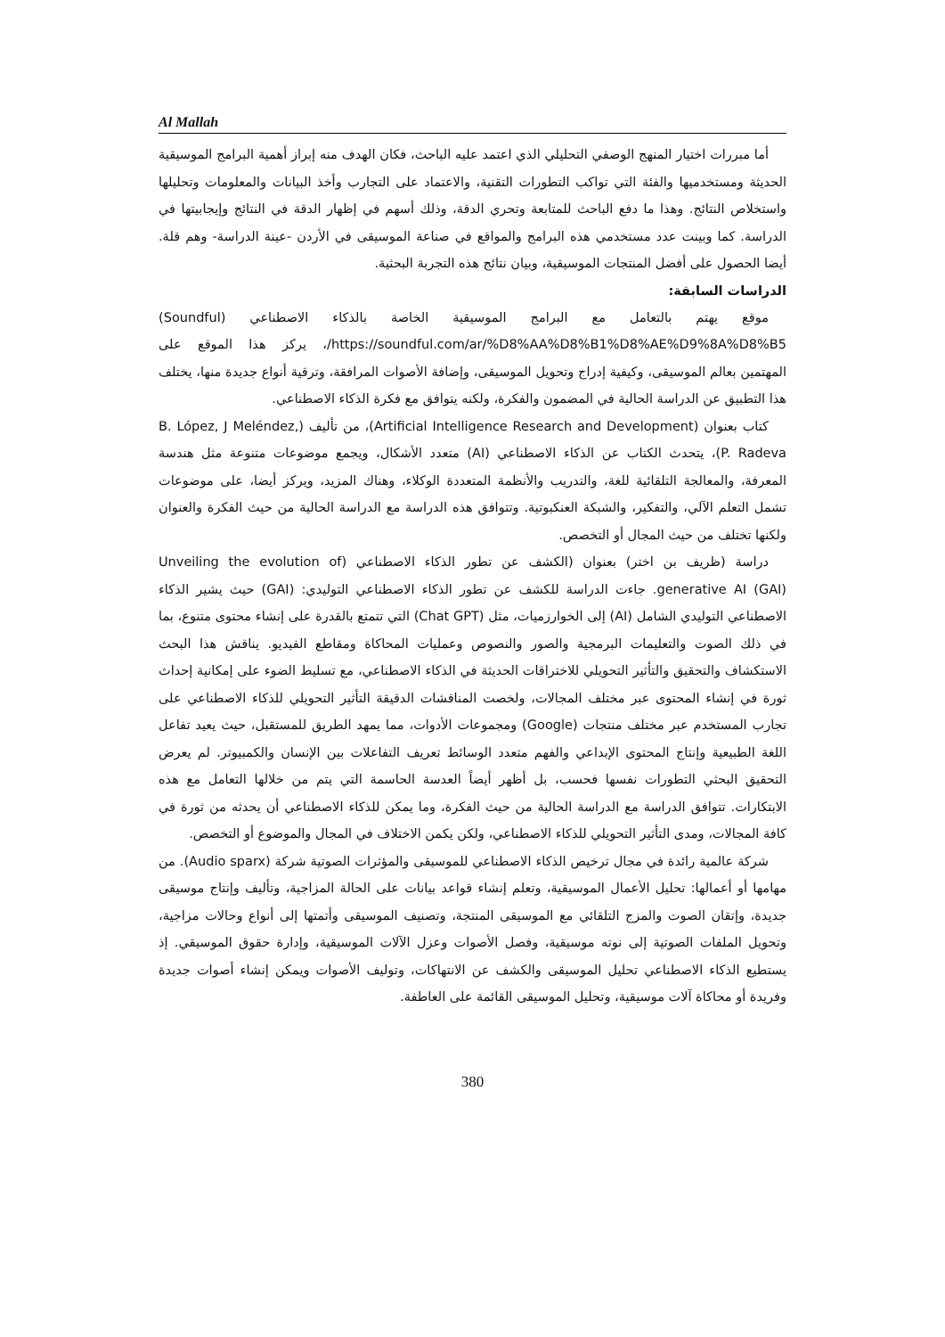Al Mallah
أما مبررات اختيار المنهج الوصفي التحليلي الذي اعتمد عليه الباحث، فكان الهدف منه إبراز أهمية البرامج الموسيقية الحديثة ومستخدميها والفئة التي تواكب التطورات التقنية، والاعتماد على التجارب وأخذ البيانات والمعلومات وتحليلها واستخلاص النتائج. وهذا ما دفع الباحث للمتابعة وتحري الدقة، وذلك أسهم في إظهار الدقة في النتائج وإيجابيتها في الدراسة. كما وبينت عدد مستخدمي هذه البرامج والمواقع في صناعة الموسيقى في الأردن -عينة الدراسة- وهم قلة. أيضا الحصول على أفضل المنتجات الموسيقية، وبيان نتائج هذه التجربة البحثية.
الدراسات السابقة:
موقع يهتم بالتعامل مع البرامج الموسيقية الخاصة بالذكاء الاصطناعي (Soundful) https://soundful.com/ar/%D8%AA%D8%B1%D8%AE%D9%8A%D8%B5/، يركز هذا الموقع على المهتمين بعالم الموسيقى، وكيفية إدراج وتحويل الموسيقى، وإضافة الأصوات المرافقة، وترقية أنواع جديدة منها، يختلف هذا التطبيق عن الدراسة الحالية في المضمون والفكرة، ولكنه يتوافق مع فكرة الذكاء الاصطناعي.
كتاب بعنوان (Artificial Intelligence Research and Development)، من تأليف (B. López, J Meléndez, P. Radeva)، يتحدث الكتاب عن الذكاء الاصطناعي (AI) متعدد الأشكال، ويجمع موضوعات متنوعة مثل هندسة المعرفة، والمعالجة التلقائية للغة، والتدريب والأنظمة المتعددة الوكلاء، وهناك المزيد، ويركز أيضا، على موضوعات تشمل التعلم الآلي، والتفكير، والشبكة العنكبوتية. وتتوافق هذه الدراسة مع الدراسة الحالية من حيث الفكرة والعنوان ولكنها تختلف من حيث المجال أو التخصص.
دراسة (ظريف بن اختر) بعنوان (الكشف عن تطور الذكاء الاصطناعي (Unveiling the evolution of generative AI (GAI). جاءت الدراسة للكشف عن تطور الذكاء الاصطناعي التوليدي: (GAI) حيث يشير الذكاء الاصطناعي التوليدي الشامل (AI) إلى الخوارزميات، مثل (Chat GPT) التي تتمتع بالقدرة على إنشاء محتوى متنوع، بما في ذلك الصوت والتعليمات البرمجية والصور والنصوص وعمليات المحاكاة ومقاطع الفيديو. يناقش هذا البحث الاستكشاف والتحقيق والتأثير التحويلي للاختراقات الحديثة في الذكاء الاصطناعي، مع تسليط الضوء على إمكانية إحداث ثورة في إنشاء المحتوى عبر مختلف المجالات، ولخصت المناقشات الدقيقة التأثير التحويلي للذكاء الاصطناعي على تجارب المستخدم عبر مختلف منتجات (Google) ومجموعات الأدوات، مما يمهد الطريق للمستقبل، حيث يعيد تفاعل اللغة الطبيعية وإنتاج المحتوى الإبداعي والفهم متعدد الوسائط تعريف التفاعلات بين الإنسان والكمبيوتر. لم يعرض التحقيق البحثي التطورات نفسها فحسب، بل أظهر أيضاً العدسة الحاسمة التي يتم من خلالها التعامل مع هذه الابتكارات. تتوافق الدراسة مع الدراسة الحالية من حيث الفكرة، وما يمكن للذكاء الاصطناعي أن يحدثه من ثورة في كافة المجالات، ومدى التأثير التحويلي للذكاء الاصطناعي، ولكن يكمن الاختلاف في المجال والموضوع أو التخصص.
شركة عالمية رائدة في مجال ترخيص الذكاء الاصطناعي للموسيقى والمؤثرات الصوتية شركة (Audio sparx). من مهامها أو أعمالها: تحليل الأعمال الموسيقية، وتعلم إنشاء قواعد بيانات على الحالة المزاجية، وتأليف وإنتاج موسيقى جديدة، وإتقان الصوت والمزج التلقائي مع الموسيقى المنتجة، وتصنيف الموسيقى وأتمتها إلى أنواع وحالات مزاجية، وتحويل الملفات الصوتية إلى نوته موسيقية، وفصل الأصوات وعزل الآلات الموسيقية، وإدارة حقوق الموسيقي. إذ يستطيع الذكاء الاصطناعي تحليل الموسيقى والكشف عن الانتهاكات، وتوليف الأصوات ويمكن إنشاء أصوات جديدة وفريدة أو محاكاة آلات موسيقية، وتحليل الموسيقى القائمة على العاطفة.
380